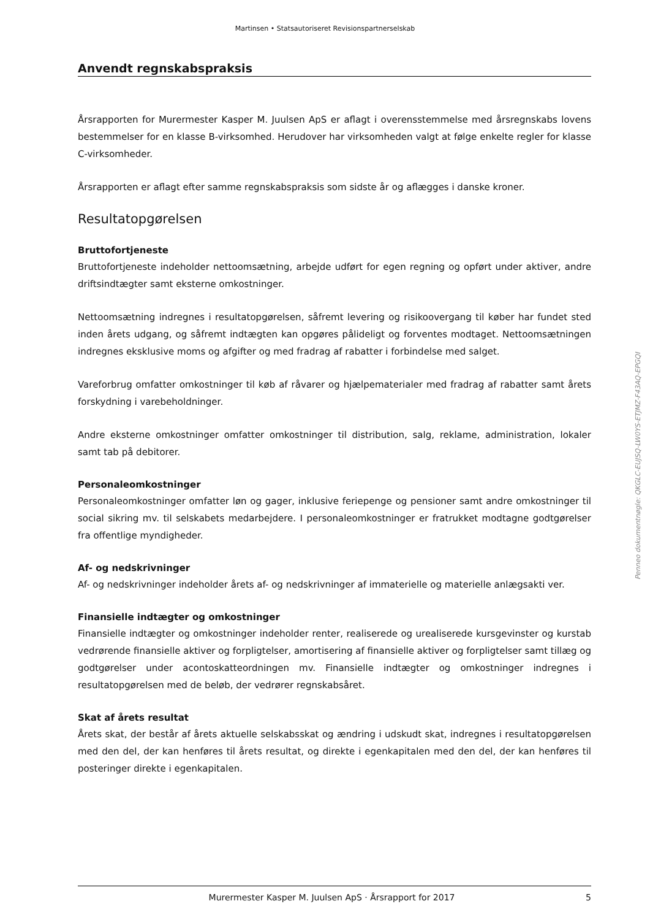Martinsen • Statsautoriseret Revisionspartnerselskab
Anvendt regnskabspraksis
Årsrapporten for Murermester Kasper M. Juulsen ApS er aflagt i overensstemmelse med årsregnskabs lovens bestemmelser for en klasse B-virksomhed. Herudover har virksomheden valgt at følge enkelte regler for klasse C-virksomheder.
Årsrapporten er aflagt efter samme regnskabspraksis som sidste år og aflægges i danske kroner.
Resultatopgørelsen
Bruttofortjeneste
Bruttofortjeneste indeholder nettoomsætning, arbejde udført for egen regning og opført under aktiver, andre driftsindtægter samt eksterne omkostninger.
Nettoomsætning indregnes i resultatopgørelsen, såfremt levering og risikoovergang til køber har fundet sted inden årets udgang, og såfremt indtægten kan opgøres pålideligt og forventes modtaget. Nettoomsætningen indregnes eksklusive moms og afgifter og med fradrag af rabatter i forbindelse med salget.
Vareforbrug omfatter omkostninger til køb af råvarer og hjælpematerialer med fradrag af rabatter samt årets forskydning i varebeholdninger.
Andre eksterne omkostninger omfatter omkostninger til distribution, salg, reklame, administration, lokaler samt tab på debitorer.
Personaleomkostninger
Personaleomkostninger omfatter løn og gager, inklusive feriepenge og pensioner samt andre omkostninger til social sikring mv. til selskabets medarbejdere. I personaleomkostninger er fratrukket modtagne godtgørelser fra offentlige myndigheder.
Af- og nedskrivninger
Af- og nedskrivninger indeholder årets af- og nedskrivninger af immaterielle og materielle anlægsakti ver.
Finansielle indtægter og omkostninger
Finansielle indtægter og omkostninger indeholder renter, realiserede og urealiserede kursgevinster og kurstab vedrørende finansielle aktiver og forpligtelser, amortisering af finansielle aktiver og forpligtelser samt tillæg og godtgørelser under acontoskatteordningen mv. Finansielle indtægter og omkostninger indregnes i resultatopgørelsen med de beløb, der vedrører regnskabsåret.
Skat af årets resultat
Årets skat, der består af årets aktuelle selskabsskat og ændring i udskudt skat, indregnes i resultatopgørelsen med den del, der kan henføres til årets resultat, og direkte i egenkapitalen med den del, der kan henføres til posteringer direkte i egenkapitalen.
Penneo dokumentnøgle: QKGLC-EUJSQ-LW0YS-ETJMZ-F43AQ-EPGQI
Murermester Kasper M. Juulsen ApS · Årsrapport for 2017 5